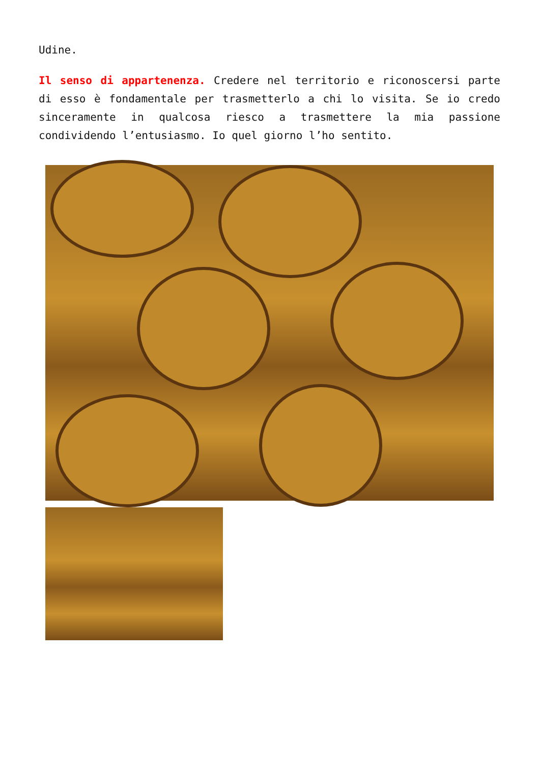Udine.
Il senso di appartenenza. Credere nel territorio e riconoscersi parte di esso è fondamentale per trasmetterlo a chi lo visita. Se io credo sinceramente in qualcosa riesco a trasmettere la mia passione condividendo l’entusiasmo. Io quel giorno l’ho sentito.